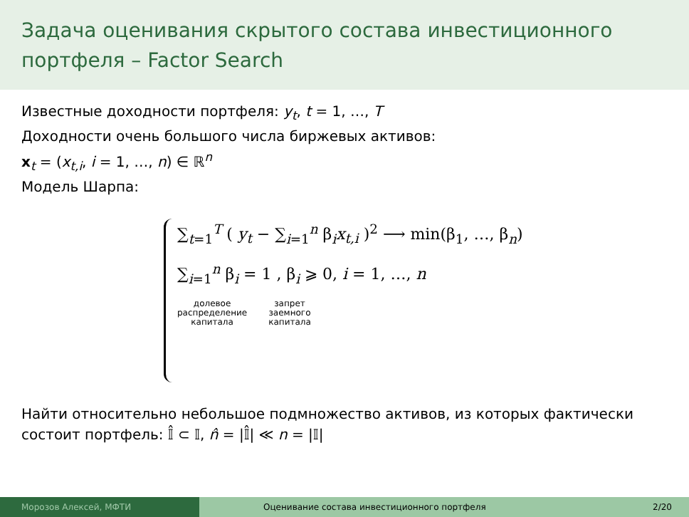Задача оценивания скрытого состава инвестиционного портфеля – Factor Search
Известные доходности портфеля: y<sub>t</sub>, t = 1, …, T
Доходности очень большого числа биржевых активов:
x<sub>t</sub> = (x<sub>t,i</sub>, i = 1, …, n) ∈ ℝ<sup>n</sup>
Модель Шарпа:
∑<sub>t=1</sub><sup>T</sup> ( y<sub>t</sub> − ∑<sub>i=1</sub><sup>n</sup> β<sub>i</sub>x<sub>t,i</sub> )<sup>2</sup> ⟶ min(β<sub>1</sub>, …, β<sub>n</sub>)
∑<sub>i=1</sub><sup>n</sup> β<sub>i</sub> = 1 , β<sub>i</sub> ⩾ 0, i = 1, …, n
долевое
распределение
капитала запрет
заемного
капитала
Найти относительно небольшое подмножество активов, из которых фактически состоит портфель: 𝕀̂ ⊂ 𝕀, n̂ = |𝕀̂| ≪ n = |𝕀|
Морозов Алексей, МФТИ Оценивание состава инвестиционного портфеля 2/20